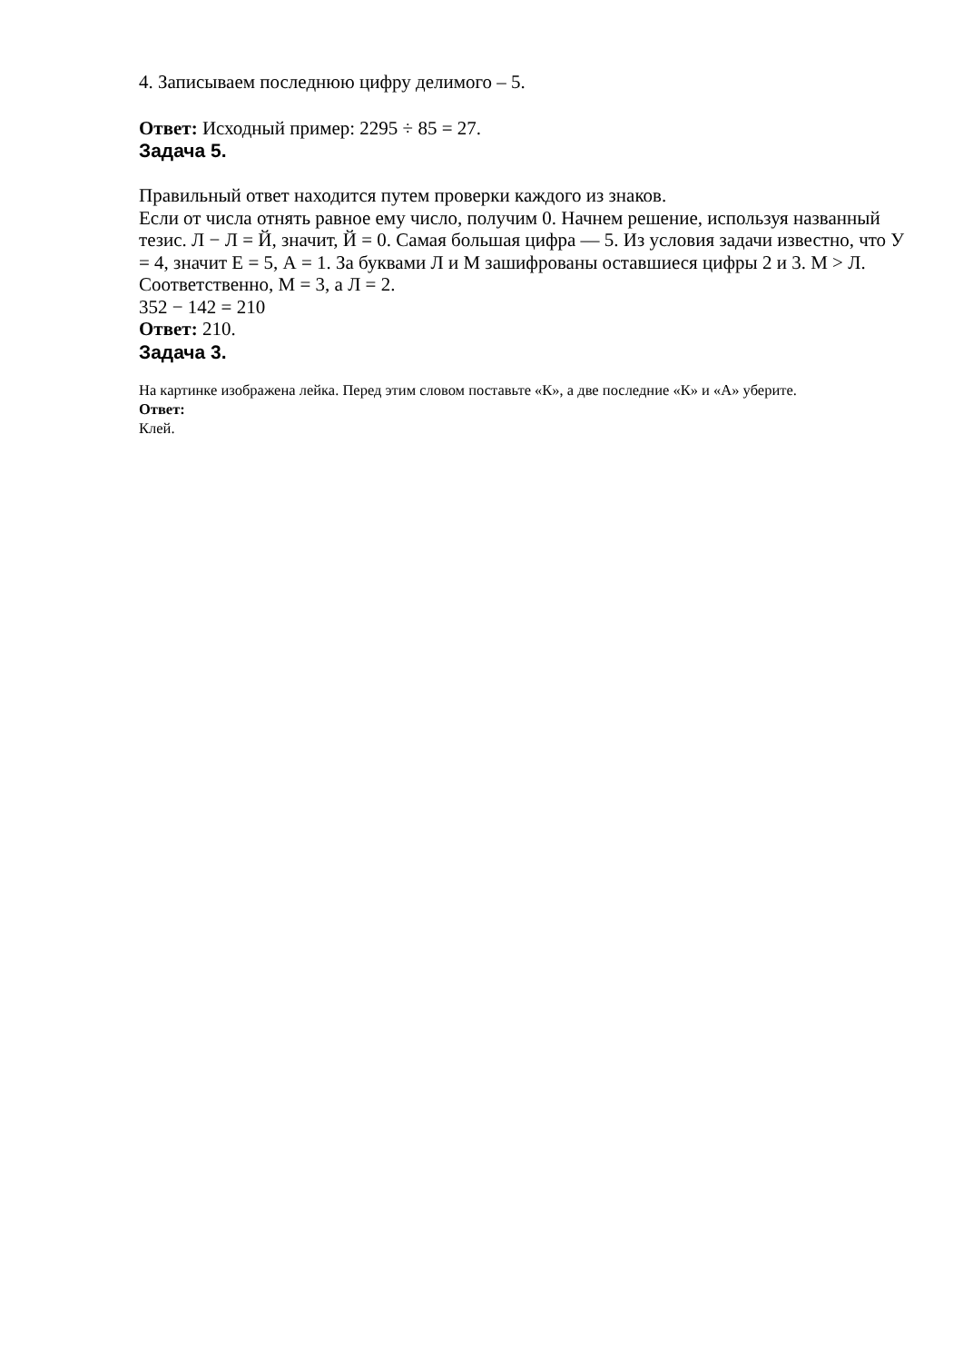4. Записываем последнюю цифру делимого – 5.
Ответ: Исходный пример: 2295 ÷ 85 = 27.
Задача 5.
Правильный ответ находится путем проверки каждого из знаков.
Если от числа отнять равное ему число, получим 0. Начнем решение, используя названный тезис. Л − Л = Й, значит, Й = 0. Самая большая цифра — 5. Из условия задачи известно, что У = 4, значит Е = 5, А = 1. За буквами Л и М зашифрованы оставшиеся цифры 2 и 3. М > Л. Соответственно, М = 3, а Л = 2.
352 − 142 = 210
Ответ: 210.
Задача 3.
На картинке изображена лейка. Перед этим словом поставьте «К», а две последние «К» и «А» уберите.
Ответ:
Клей.